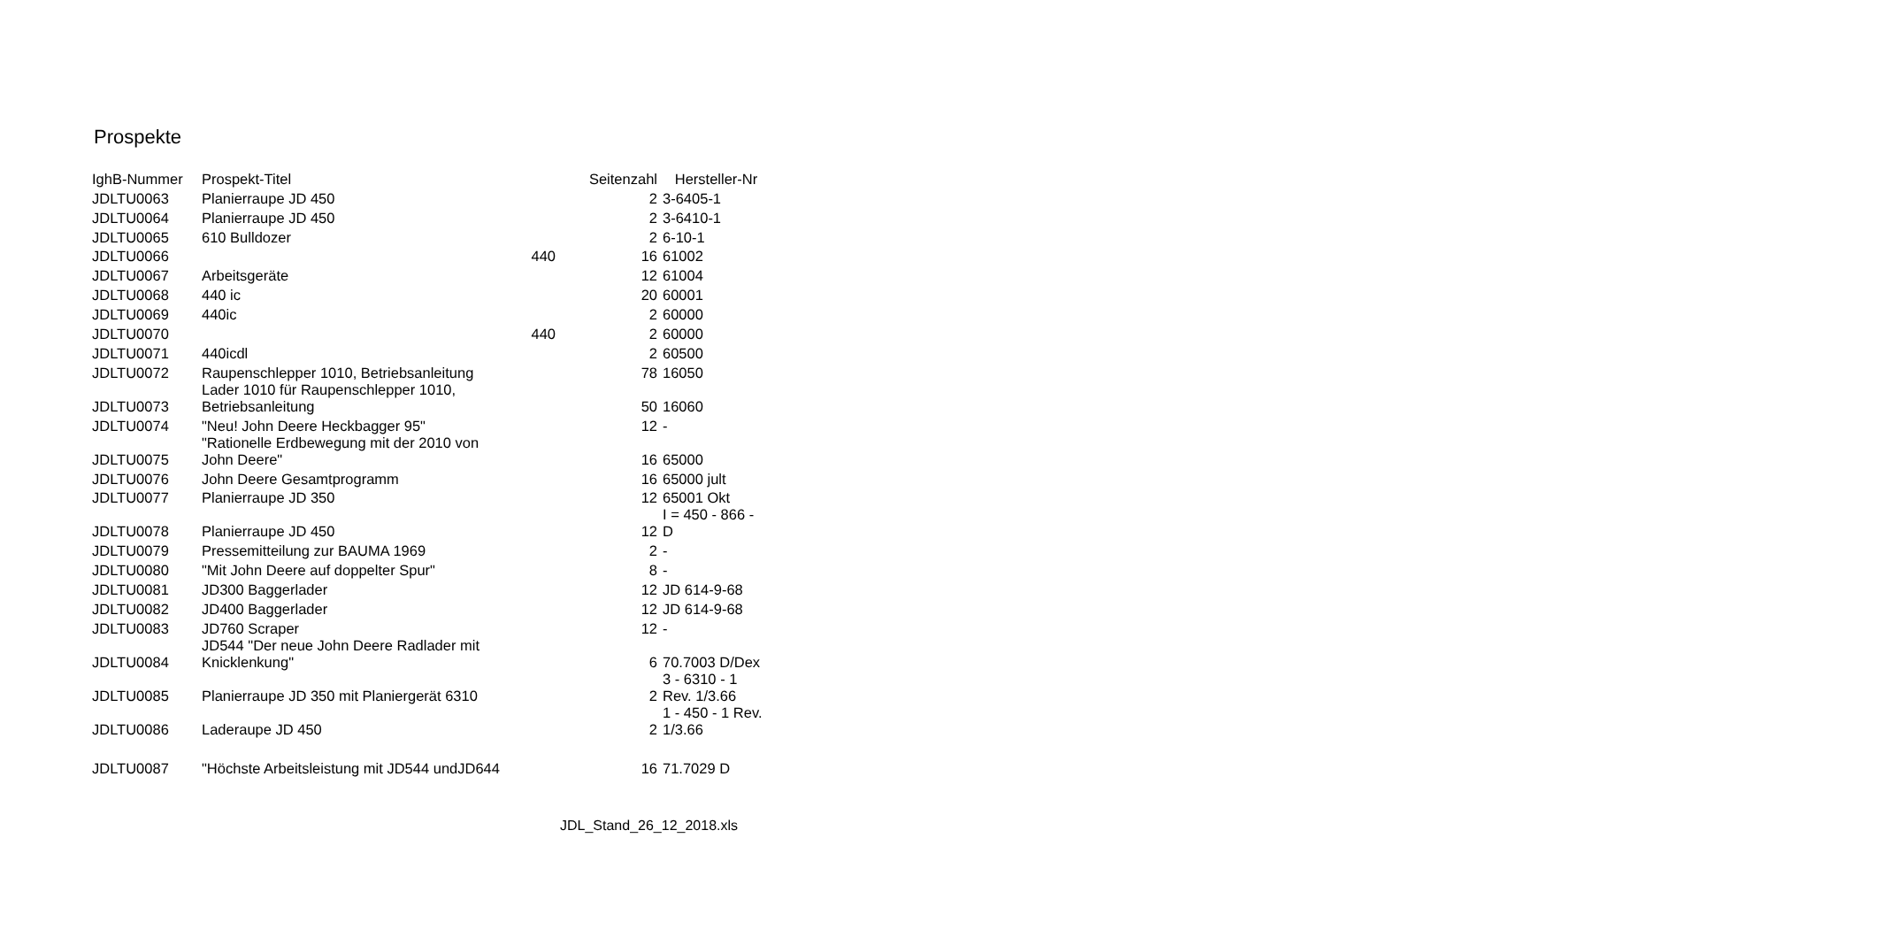Prospekte
| IghB-Nummer | Prospekt-Titel | | Seitenzahl | Hersteller-Nr |
| --- | --- | --- | --- | --- |
| JDLTU0063 | Planierraupe JD 450 | | 2 | 3-6405-1 |
| JDLTU0064 | Planierraupe JD 450 | | 2 | 3-6410-1 |
| JDLTU0065 | 610 Bulldozer | | 2 | 6-10-1 |
| JDLTU0066 | | 440 | 16 | 61002 |
| JDLTU0067 | Arbeitsgeräte | | 12 | 61004 |
| JDLTU0068 | 440 ic | | 20 | 60001 |
| JDLTU0069 | 440ic | | 2 | 60000 |
| JDLTU0070 | | 440 | 2 | 60000 |
| JDLTU0071 | 440icdl | | 2 | 60500 |
| JDLTU0072 | Raupenschlepper 1010, Betriebsanleitung | | 78 | 16050 |
| JDLTU0073 | Lader 1010 für Raupenschlepper 1010, Betriebsanleitung | | 50 | 16060 |
| JDLTU0074 | "Neu! John Deere Heckbagger 95" | | 12 | - |
| JDLTU0075 | "Rationelle Erdbewegung mit der 2010 von John Deere" | | 16 | 65000 |
| JDLTU0076 | John Deere Gesamtprogramm | | 16 | 65000 jult |
| JDLTU0077 | Planierraupe JD 350 | | 12 | 65001 Okt |
| JDLTU0078 | Planierraupe JD 450 | | 12 | I = 450 - 866 - D |
| JDLTU0079 | Pressemitteilung zur BAUMA 1969 | | 2 | - |
| JDLTU0080 | "Mit John Deere auf doppelter Spur" | | 8 | - |
| JDLTU0081 | JD300 Baggerlader | | 12 | JD 614-9-68 |
| JDLTU0082 | JD400 Baggerlader | | 12 | JD 614-9-68 |
| JDLTU0083 | JD760 Scraper | | 12 | - |
| JDLTU0084 | JD544 "Der neue John Deere Radlader mit Knicklenkung" | | 6 | 70.7003 D/Dex |
| JDLTU0085 | Planierraupe JD 350 mit Planiergerät 6310 | | 2 | 3 - 6310 - 1 Rev. 1/3.66 |
| JDLTU0086 | Laderaupe JD 450 | | 2 | 1 - 450 - 1 Rev. 1/3.66 |
| JDLTU0087 | "Höchste Arbeitsleistung mit JD544 undJD644 | | 16 | 71.7029 D |
JDL_Stand_26_12_2018.xls